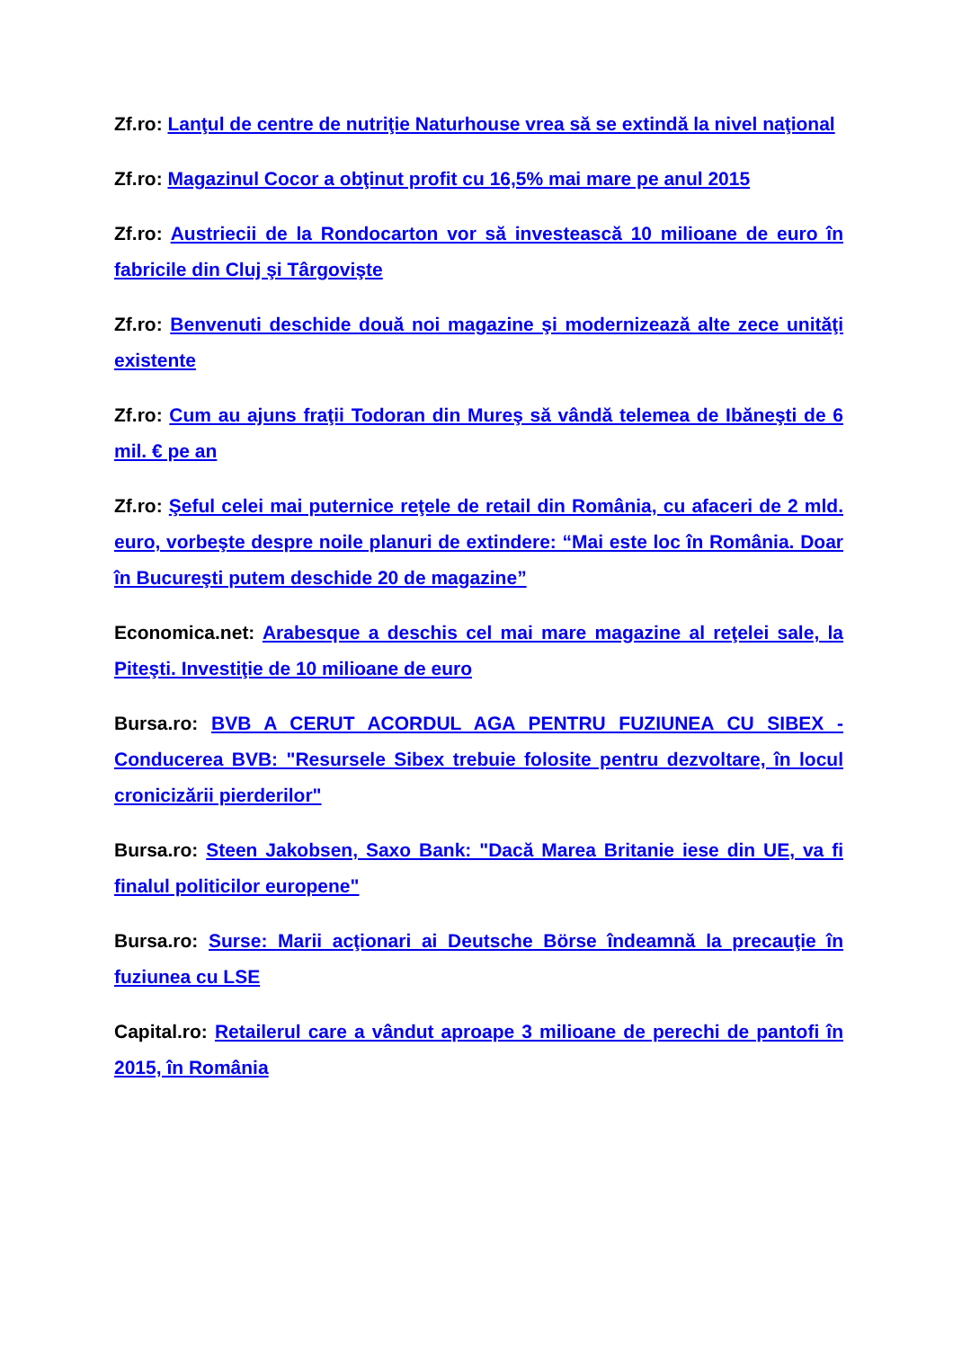Zf.ro: Lanţul de centre de nutriţie Naturhouse vrea să se extindă la nivel naţional
Zf.ro: Magazinul Cocor a obţinut profit cu 16,5% mai mare pe anul 2015
Zf.ro: Austriecii de la Rondocarton vor să investească 10 milioane de euro în fabricile din Cluj şi Târgovişte
Zf.ro: Benvenuti deschide două noi magazine şi modernizează alte zece unităţi existente
Zf.ro: Cum au ajuns fraţii Todoran din Mureş să vândă telemea de Ibăneşti de 6 mil. € pe an
Zf.ro: Şeful celei mai puternice reţele de retail din România, cu afaceri de 2 mld. euro, vorbeşte despre noile planuri de extindere: “Mai este loc în România. Doar în Bucureşti putem deschide 20 de magazine”
Economica.net: Arabesque a deschis cel mai mare magazine al reţelei sale, la Piteşti. Investiţie de 10 milioane de euro
Bursa.ro: BVB A CERUT ACORDUL AGA PENTRU FUZIUNEA CU SIBEX - Conducerea BVB: "Resursele Sibex trebuie folosite pentru dezvoltare, în locul cronicizării pierderilor"
Bursa.ro: Steen Jakobsen, Saxo Bank: "Dacă Marea Britanie iese din UE, va fi finalul politicilor europene"
Bursa.ro: Surse: Marii acţionari ai Deutsche Börse îndeamnă la precauţie în fuziunea cu LSE
Capital.ro: Retailerul care a vândut aproape 3 milioane de perechi de pantofi în 2015, în România